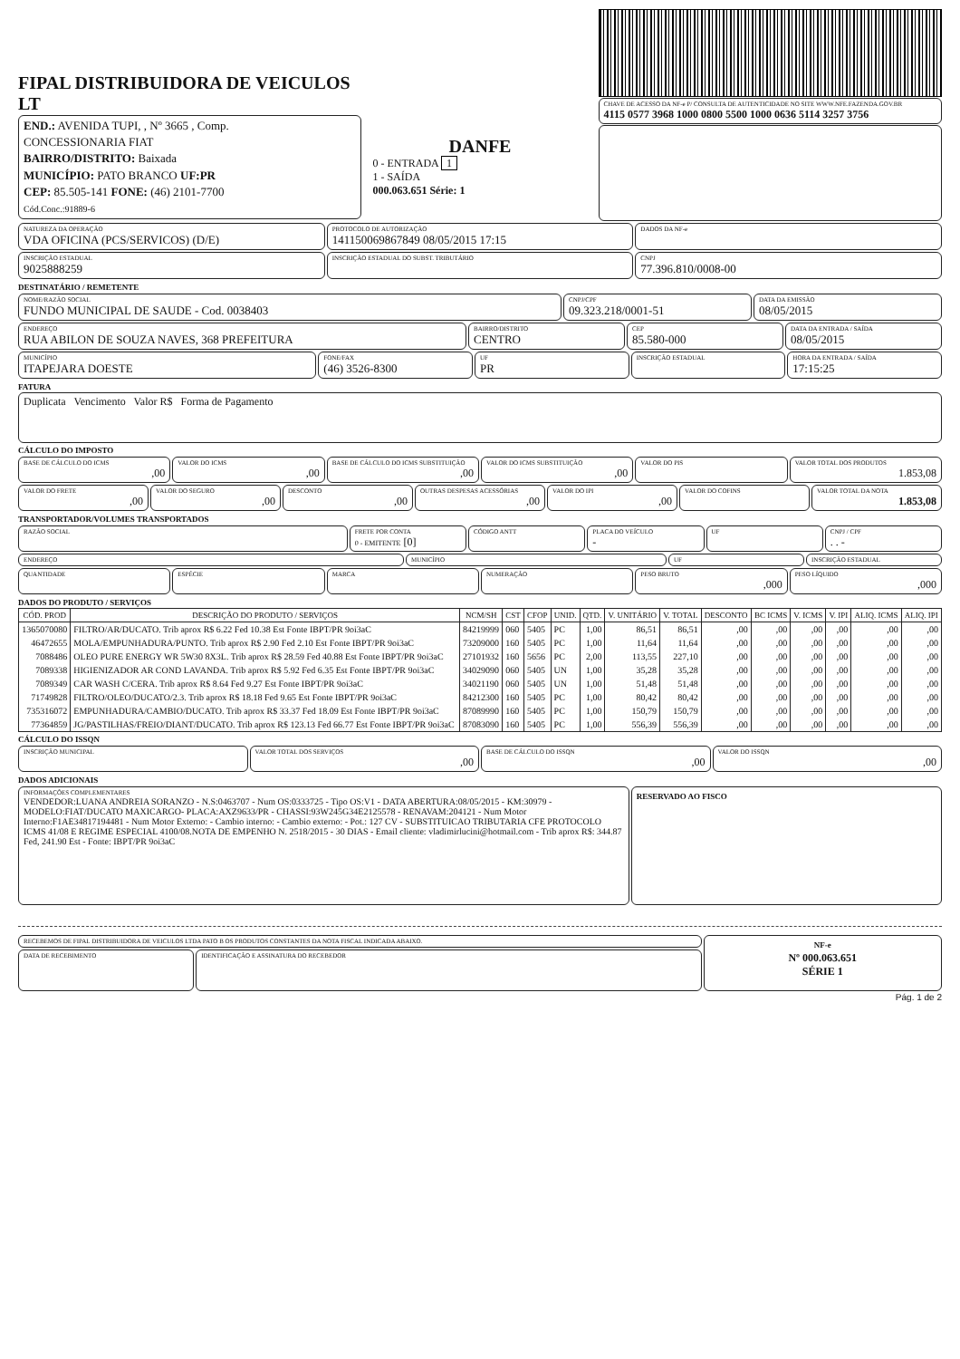FIPAL DISTRIBUIDORA DE VEICULOS LT
END.: AVENIDA TUPI, , Nº 3665 , Comp.
CONCESSIONARIA FIAT
BAIRRO/DISTRITO: Baixada
MUNICÍPIO: PATO BRANCO UF:PR
CEP: 85.505-141 FONE: (46) 2101-7700
Cód.Conc.:91889-6
DANFE
0 - ENTRADA 1
1 - SAÍDA
000.063.651 Série: 1
CHAVE DE ACESSO DA NF-e P/ CONSULTA DE AUTENTICIDADE NO SITE WWW.NFE.FAZENDA.GOV.BR
4115 0577 3968 1000 0800 5500 1000 0636 5114 3257 3756
NATUREZA DA OPERAÇÃO
VDA OFICINA (PCS/SERVICOS) (D/E)
PROTOCOLO DE AUTORIZAÇÃO
141150069867849 08/05/2015 17:15
DADOS DA NF-e
INSCRIÇÃO ESTADUAL
9025888259
INSCRIÇÃO ESTADUAL DO SUBST. TRIBUTÁRIO
CNPJ
77.396.810/0008-00
DESTINATÁRIO / REMETENTE
NOME/RAZÃO SOCIAL
FUNDO MUNICIPAL DE SAUDE - Cod. 0038403
CNPJ/CPF
09.323.218/0001-51
DATA DA EMISSÃO
08/05/2015
ENDEREÇO
RUA ABILON DE SOUZA NAVES, 368 PREFEITURA
BAIRRO/DISTRITO
CENTRO
CEP
85.580-000
DATA DA ENTRADA / SAÍDA
08/05/2015
MUNICÍPIO
ITAPEJARA DOESTE
FONE/FAX
(46) 3526-8300
UF
PR
INSCRIÇÃO ESTADUAL HORA DA ENTRADA / SAÍDA
17:15:25
FATURA
Duplicata Vencimento Valor R$ Forma de Pagamento
CÁLCULO DO IMPOSTO
BASE DE CÁLCULO DO ICMS
,00
VALOR DO ICMS
,00
BASE DE CÁLCULO DO ICMS SUBSTITUIÇÃO
,00
VALOR DO ICMS SUBSTITUIÇÃO
,00
VALOR DO PIS VALOR TOTAL DOS PRODUTOS
1.853,08
VALOR DO FRETE
,00
VALOR DO SEGURO
,00
DESCONTO
,00
OUTRAS DESPESAS ACESSÓRIAS
,00
VALOR DO IPI
,00
VALOR DO COFINS VALOR TOTAL DA NOTA
1.853,08
TRANSPORTADOR/VOLUMES TRANSPORTADOS
RAZÃO SOCIAL FRETE POR CONTA
0 - EMITENTE [0]
CÓDIGO ANTT PLACA DO VEÍCULO
-
UF CNPJ / CPF. . -
ENDEREÇO MUNICÍPIO UF INSCRIÇÃO ESTADUAL
QUANTIDADE ESPÉCIE MARCA NUMERAÇÃO PESO BRUTO
,000
PESO LÍQUIDO
,000
DADOS DO PRODUTO / SERVIÇOS
| CÓD. PROD | DESCRIÇÃO DO PRODUTO / SERVIÇOS | NCM/SH | CST | CFOP | UNID. | QTD. | V. UNITÁRIO | V. TOTAL | DESCONTO | BC ICMS | V. ICMS | V. IPI | ALIQ. ICMS | ALIQ. IPI |
| --- | --- | --- | --- | --- | --- | --- | --- | --- | --- | --- | --- | --- | --- | --- |
| 1365070080 | FILTRO/AR/DUCATO. Trib aprox R$ 6.22 Fed 10.38 Est Fonte IBPT/PR 9oi3aC | 84219999 | 060 | 5405 | PC | 1,00 | 86,51 | 86,51 | ,00 | ,00 | ,00 | ,00 | ,00 | ,00 |
| 46472655 | MOLA/EMPUNHADURA/PUNTO. Trib aprox R$ 2.90 Fed 2.10 Est Fonte IBPT/PR 9oi3aC | 73209000 | 160 | 5405 | PC | 1,00 | 11,64 | 11,64 | ,00 | ,00 | ,00 | ,00 | ,00 | ,00 |
| 7088486 | OLEO PURE ENERGY WR 5W30 8X3L. Trib aprox R$ 28.59 Fed 40.88 Est Fonte IBPT/PR 9oi3aC | 27101932 | 160 | 5656 | PC | 2,00 | 113,55 | 227,10 | ,00 | ,00 | ,00 | ,00 | ,00 | ,00 |
| 7089338 | HIGIENIZADOR AR COND LAVANDA. Trib aprox R$ 5.92 Fed 6.35 Est Fonte IBPT/PR 9oi3aC | 34029090 | 060 | 5405 | UN | 1,00 | 35,28 | 35,28 | ,00 | ,00 | ,00 | ,00 | ,00 | ,00 |
| 7089349 | CAR WASH C/CERA. Trib aprox R$ 8.64 Fed 9.27 Est Fonte IBPT/PR 9oi3aC | 34021190 | 060 | 5405 | UN | 1,00 | 51,48 | 51,48 | ,00 | ,00 | ,00 | ,00 | ,00 | ,00 |
| 71749828 | FILTRO/OLEO/DUCATO/2.3. Trib aprox R$ 18.18 Fed 9.65 Est Fonte IBPT/PR 9oi3aC | 84212300 | 160 | 5405 | PC | 1,00 | 80,42 | 80,42 | ,00 | ,00 | ,00 | ,00 | ,00 | ,00 |
| 735316072 | EMPUNHADURA/CAMBIO/DUCATO. Trib aprox R$ 33.37 Fed 18.09 Est Fonte IBPT/PR 9oi3aC | 87089990 | 160 | 5405 | PC | 1,00 | 150,79 | 150,79 | ,00 | ,00 | ,00 | ,00 | ,00 | ,00 |
| 77364859 | JG/PASTILHAS/FREIO/DIANT/DUCATO. Trib aprox R$ 123.13 Fed 66.77 Est Fonte IBPT/PR 9oi3aC | 87083090 | 160 | 5405 | PC | 1,00 | 556,39 | 556,39 | ,00 | ,00 | ,00 | ,00 | ,00 | ,00 |
CÁLCULO DO ISSQN
INSCRIÇÃO MUNICIPAL VALOR TOTAL DOS SERVIÇOS
,00
BASE DE CÁLCULO DO ISSQN
,00
VALOR DO ISSQN
,00
DADOS ADICIONAIS
INFORMAÇÕES COMPLEMENTARES
VENDEDOR:LUANA ANDREIA SORANZO - N.S:0463707 - Num OS:0333725 - Tipo OS:V1 - DATA ABERTURA:08/05/2015 - KM:30979 - MODELO:FIAT/DUCATO MAXICARGO- PLACA:AXZ9633/PR - CHASSI:93W245G34E2125578 - RENAVAM:204121 - Num Motor Interno:F1AE34817194481 - Num Motor Externo: - Cambio interno: - Cambio externo: - Pot.: 127 CV - SUBSTITUICAO TRIBUTARIA CFE PROTOCOLO ICMS 41/08 E REGIME ESPECIAL 4100/08.NOTA DE EMPENHO N. 2518/2015 - 30 DIAS - Email cliente: vladimirlucini@hotmail.com - Trib aprox R$: 344.87 Fed, 241.90 Est - Fonte: IBPT/PR 9oi3aC
RESERVADO AO FISCO
RECEBEMOS DE FIPAL DISTRIBUIDORA DE VEICULOS LTDA PATO B OS PRODUTOS CONSTANTES DA NOTA FISCAL INDICADA ABAIXO.
DATA DE RECEBIMENTO
IDENTIFICAÇÃO E ASSINATURA DO RECEBEDOR
NF-e
Nº 000.063.651
SÉRIE 1
Pág. 1 de 2